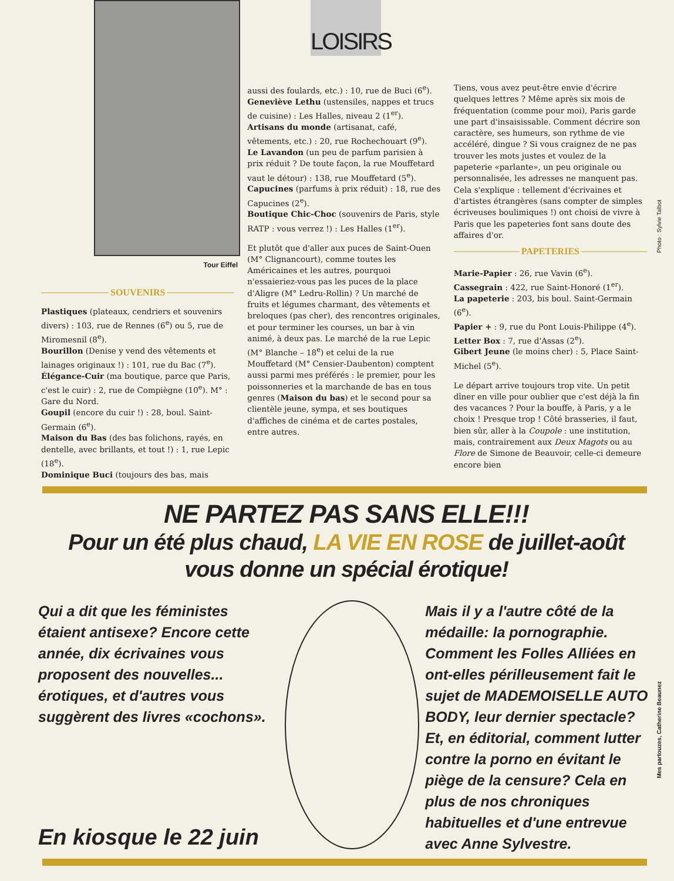Tour Eiffel
LOISIRS
SOUVENIRS
Plastiques (plateaux, cendriers et souvenirs divers) : 103, rue de Rennes (6<sup>e</sup>) ou 5, rue de Miromesnil (8<sup>e</sup>).
Bourillon (Denise y vend des vêtements et lainages originaux !) : 101, rue du Bac (7<sup>e</sup>).
Élégance-Cuir (ma boutique, parce que Paris, c'est le cuir) : 2, rue de Compiègne (10<sup>e</sup>). M° : Gare du Nord.
Goupil (encore du cuir !) : 28, boul. Saint-Germain (6<sup>e</sup>).
Maison du Bas (des bas folichons, rayés, en dentelle, avec brillants, et tout !) : 1, rue Lepic (18<sup>e</sup>).
Dominique Buci (toujours des bas, mais
aussi des foulards, etc.) : 10, rue de Buci (6<sup>e</sup>).
Geneviève Lethu (ustensiles, nappes et trucs de cuisine) : Les Halles, niveau 2 (1<sup>er</sup>).
Artisans du monde (artisanat, café, vêtements, etc.) : 20, rue Rochechouart (9<sup>e</sup>).
Le Lavandon (un peu de parfum parisien à prix réduit ? De toute façon, la rue Mouffetard vaut le détour) : 138, rue Mouffetard (5<sup>e</sup>).
Capucines (parfums à prix réduit) : 18, rue des Capucines (2<sup>e</sup>).
Boutique Chic-Choc (souvenirs de Paris, style RATP : vous verrez !) : Les Halles (1<sup>er</sup>).
Et plutôt que d'aller aux puces de Saint-Ouen (M° Clignancourt), comme toutes les Américaines et les autres, pourquoi n'essaieriez-vous pas les puces de la place d'Aligre (M° Ledru-Rollin) ? Un marché de fruits et légumes charmant, des vêtements et breloques (pas cher), des rencontres originales, et pour terminer les courses, un bar à vin animé, à deux pas. Le marché de la rue Lepic (M° Blanche – 18<sup>e</sup>) et celui de la rue Mouffetard (M° Censier-Daubenton) comptent aussi parmi mes préférés : le premier, pour les poissonneries et la marchande de bas en tous genres (Maison du bas) et le second pour sa clientèle jeune, sympa, et ses boutiques d'affiches de cinéma et de cartes postales, entre autres.
Tiens, vous avez peut-être envie d'écrire quelques lettres ? Même après six mois de fréquentation (comme pour moi), Paris garde une part d'insaisissable. Comment décrire son caractère, ses humeurs, son rythme de vie accéléré, dingue ? Si vous craignez de ne pas trouver les mots justes et voulez de la papeterie «parlante», un peu originale ou personnalisée, les adresses ne manquent pas. Cela s'explique : tellement d'écrivaines et d'artistes étrangères (sans compter de simples écriveuses boulimiques !) ont choisi de vivre à Paris que les papeteries font sans doute des affaires d'or.
PAPETERIES
Marie-Papier : 26, rue Vavin (6<sup>e</sup>).
Cassegrain : 422, rue Saint-Honoré (1<sup>er</sup>).
La papeterie : 203, bis boul. Saint-Germain (6<sup>e</sup>).
Papier + : 9, rue du Pont Louis-Philippe (4<sup>e</sup>).
Letter Box : 7, rue d'Assas (2<sup>e</sup>).
Gibert Jeune (le moins cher) : 5, Place Saint-Michel (5<sup>e</sup>).
Le départ arrive toujours trop vite. Un petit dîner en ville pour oublier que c'est déjà la fin des vacances ? Pour la bouffe, à Paris, y a le choix ! Presque trop ! Côté brasseries, il faut, bien sûr, aller à la Coupole : une institution, mais, contrairement aux Deux Magots ou au Flore de Simone de Beauvoir, celle-ci demeure encore bien
Photo : Sylvie Talbot
NE PARTEZ PAS SANS ELLE!!!
Pour un été plus chaud, LA VIE EN ROSE de juillet-août
vous donne un spécial érotique!
Qui a dit que les féministes étaient antisexe? Encore cette année, dix écrivaines vous proposent des nouvelles... érotiques, et d'autres vous suggèrent des livres «cochons».
Mais il y a l'autre côté de la médaille: la pornographie. Comment les Folles Alliées en ont-elles périlleusement fait le sujet de MADEMOISELLE AUTO BODY, leur dernier spectacle? Et, en éditorial, comment lutter contre la porno en évitant le piège de la censure? Cela en plus de nos chroniques habituelles et d'une entrevue avec Anne Sylvestre.
En kiosque le 22 juin
Mes partouzes, Catherine Beaunez